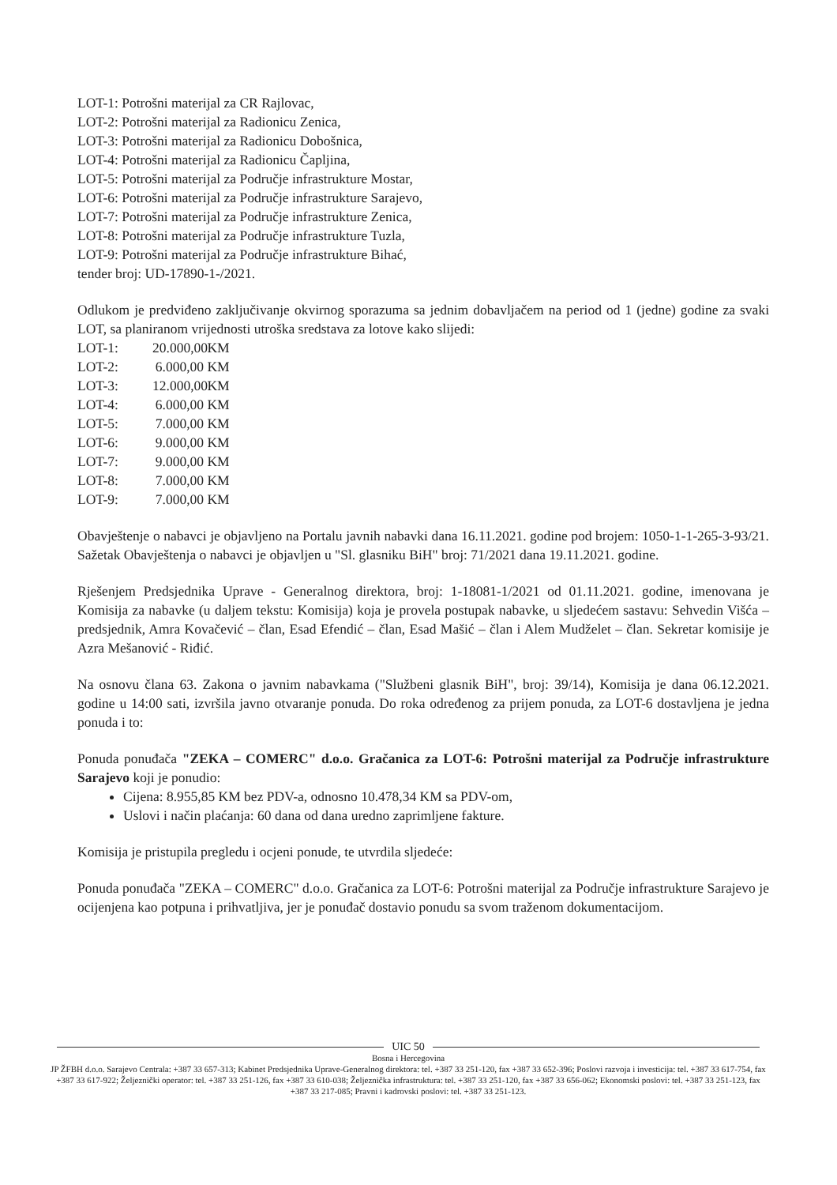LOT-1: Potrošni materijal za CR Rajlovac,
LOT-2: Potrošni materijal za Radionicu Zenica,
LOT-3: Potrošni materijal za Radionicu Dobošnica,
LOT-4: Potrošni materijal za Radionicu Čapljina,
LOT-5: Potrošni materijal za Područje infrastrukture Mostar,
LOT-6: Potrošni materijal za Područje infrastrukture Sarajevo,
LOT-7: Potrošni materijal za Područje infrastrukture Zenica,
LOT-8: Potrošni materijal za Područje infrastrukture Tuzla,
LOT-9: Potrošni materijal za Područje infrastrukture Bihać,
tender broj: UD-17890-1-/2021.
Odlukom je predviđeno zaključivanje okvirnog sporazuma sa jednim dobavljačem na period od 1 (jedne) godine za svaki LOT, sa planiranom vrijednosti utroška sredstava za lotove kako slijedi:
LOT-1: 20.000,00 KM
LOT-2: 6.000,00 KM
LOT-3: 12.000,00 KM
LOT-4: 6.000,00 KM
LOT-5: 7.000,00 KM
LOT-6: 9.000,00 KM
LOT-7: 9.000,00 KM
LOT-8: 7.000,00 KM
LOT-9: 7.000,00 KM
Obavještenje o nabavci je objavljeno na Portalu javnih nabavki dana 16.11.2021. godine pod brojem: 1050-1-1-265-3-93/21. Sažetak Obavještenja o nabavci je objavljen u "Sl. glasniku BiH" broj: 71/2021 dana 19.11.2021. godine.
Rješenjem Predsjednika Uprave - Generalnog direktora, broj: 1-18081-1/2021 od 01.11.2021. godine, imenovana je Komisija za nabavke (u daljem tekstu: Komisija) koja je provela postupak nabavke, u sljedećem sastavu: Sehvedin Višća – predsjednik, Amra Kovačević – član, Esad Efendić – član, Esad Mašić – član i Alem Mudželet – član. Sekretar komisije je Azra Mešanović - Riđić.
Na osnovu člana 63. Zakona o javnim nabavkama ("Službeni glasnik BiH", broj: 39/14), Komisija je dana 06.12.2021. godine u 14:00 sati, izvršila javno otvaranje ponuda. Do roka određenog za prijem ponuda, za LOT-6 dostavljena je jedna ponuda i to:
Ponuda ponuđača "ZEKA – COMERC" d.o.o. Gračanica za LOT-6: Potrošni materijal za Područje infrastrukture Sarajevo koji je ponudio:
Cijena: 8.955,85 KM bez PDV-a, odnosno 10.478,34 KM sa PDV-om,
Uslovi i način plaćanja: 60 dana od dana uredno zaprimljene fakture.
Komisija je pristupila pregledu i ocjeni ponude, te utvrdila sljedeće:
Ponuda ponuđača "ZEKA – COMERC" d.o.o. Gračanica za LOT-6: Potrošni materijal za Područje infrastrukture Sarajevo je ocijenjena kao potpuna i prihvatljiva, jer je ponuđač dostavio ponudu sa svom traženom dokumentacijom.
UIC 50
Bosna i Hercegovina
JP ŽFBH d.o.o. Sarajevo Centrala: +387 33 657-313; Kabinet Predsjednika Uprave-Generalnog direktora: tel. +387 33 251-120, fax +387 33 652-396; Poslovi razvoja i investicija: tel. +387 33 617-754, fax +387 33 617-922; Željeznički operator: tel. +387 33 251-126, fax +387 33 610-038; Željeznička infrastruktura: tel. +387 33 251-120, fax +387 33 656-062; Ekonomski poslovi: tel. +387 33 251-123, fax +387 33 217-085; Pravni i kadrovski poslovi: tel. +387 33 251-123.